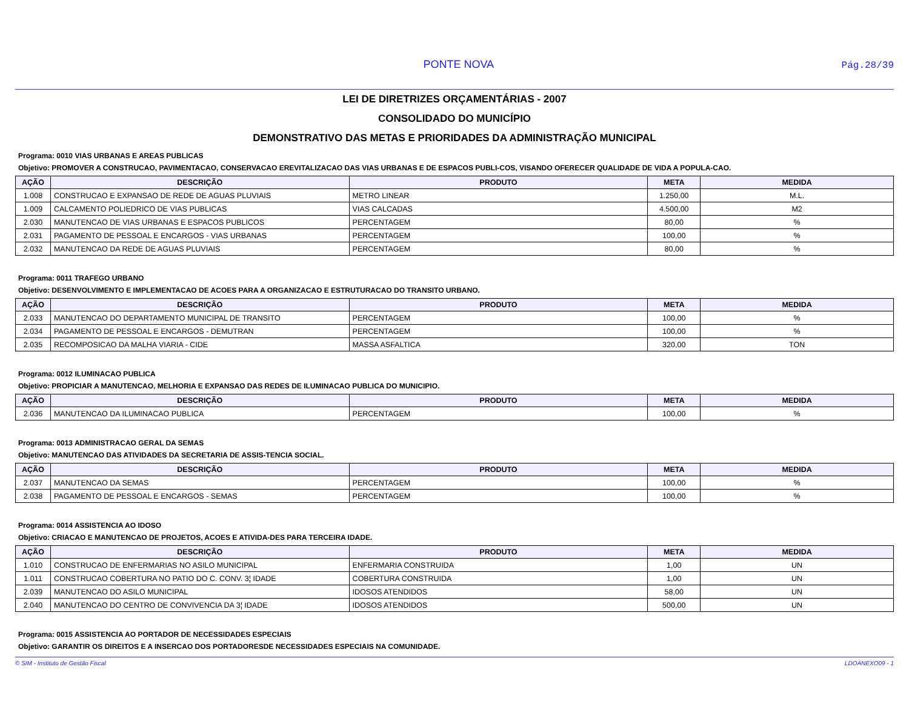PONTE NOVA Pág.28/39
LEI DE DIRETRIZES ORÇAMENTÁRIAS - 2007
CONSOLIDADO DO MUNICÍPIO
DEMONSTRATIVO DAS METAS E PRIORIDADES DA ADMINISTRAÇÃO MUNICIPAL
Programa: 0010 VIAS URBANAS E AREAS PUBLICAS
Objetivo: PROMOVER A CONSTRUCAO, PAVIMENTACAO, CONSERVACAO EREVITALIZACAO DAS VIAS URBANAS E DE ESPACOS PUBLI-COS, VISANDO OFERECER QUALIDADE DE VIDA A POPULA-CAO.
| AÇÃO | DESCRIÇÃO | PRODUTO | META | MEDIDA |
| --- | --- | --- | --- | --- |
| 1.008 | CONSTRUCAO E EXPANSAO DE REDE DE AGUAS PLUVIAIS | METRO LINEAR | 1.250,00 | M.L. |
| 1.009 | CALCAMENTO POLIEDRICO DE VIAS PUBLICAS | VIAS CALCADAS | 4.500,00 | M2 |
| 2.030 | MANUTENCAO DE VIAS URBANAS E ESPACOS PUBLICOS | PERCENTAGEM | 80,00 | % |
| 2.031 | PAGAMENTO DE PESSOAL E ENCARGOS - VIAS URBANAS | PERCENTAGEM | 100,00 | % |
| 2.032 | MANUTENCAO DA REDE DE AGUAS PLUVIAIS | PERCENTAGEM | 80,00 | % |
Programa: 0011 TRAFEGO URBANO
Objetivo: DESENVOLVIMENTO E IMPLEMENTACAO DE ACOES PARA A ORGANIZACAO E ESTRUTURACAO DO TRANSITO URBANO.
| AÇÃO | DESCRIÇÃO | PRODUTO | META | MEDIDA |
| --- | --- | --- | --- | --- |
| 2.033 | MANUTENCAO DO DEPARTAMENTO MUNICIPAL DE TRANSITO | PERCENTAGEM | 100,00 | % |
| 2.034 | PAGAMENTO DE PESSOAL E ENCARGOS - DEMUTRAN | PERCENTAGEM | 100,00 | % |
| 2.035 | RECOMPOSICAO DA MALHA VIARIA - CIDE | MASSA ASFALTICA | 320,00 | TON |
Programa: 0012 ILUMINACAO PUBLICA
Objetivo: PROPICIAR A MANUTENCAO, MELHORIA E EXPANSAO DAS REDES DE ILUMINACAO PUBLICA DO MUNICIPIO.
| AÇÃO | DESCRIÇÃO | PRODUTO | META | MEDIDA |
| --- | --- | --- | --- | --- |
| 2.036 | MANUTENCAO DA ILUMINACAO PUBLICA | PERCENTAGEM | 100,00 | % |
Programa: 0013 ADMINISTRACAO GERAL DA SEMAS
Objetivo: MANUTENCAO DAS ATIVIDADES DA SECRETARIA DE ASSIS-TENCIA SOCIAL.
| AÇÃO | DESCRIÇÃO | PRODUTO | META | MEDIDA |
| --- | --- | --- | --- | --- |
| 2.037 | MANUTENCAO DA SEMAS | PERCENTAGEM | 100,00 | % |
| 2.038 | PAGAMENTO DE PESSOAL E ENCARGOS - SEMAS | PERCENTAGEM | 100,00 | % |
Programa: 0014 ASSISTENCIA AO IDOSO
Objetivo: CRIACAO E MANUTENCAO DE PROJETOS, ACOES E ATIVIDA-DES PARA TERCEIRA IDADE.
| AÇÃO | DESCRIÇÃO | PRODUTO | META | MEDIDA |
| --- | --- | --- | --- | --- |
| 1.010 | CONSTRUCAO DE ENFERMARIAS NO ASILO MUNICIPAL | ENFERMARIA CONSTRUIDA | 1,00 | UN |
| 1.011 | CONSTRUCAO COBERTURA NO PATIO DO C. CONV. 3¦ IDADE | COBERTURA CONSTRUIDA | 1,00 | UN |
| 2.039 | MANUTENCAO DO ASILO MUNICIPAL | IDOSOS ATENDIDOS | 58,00 | UN |
| 2.040 | MANUTENCAO DO CENTRO DE CONVIVENCIA DA 3¦ IDADE | IDOSOS ATENDIDOS | 500,00 | UN |
Programa: 0015 ASSISTENCIA AO PORTADOR DE NECESSIDADES ESPECIAIS
Objetivo: GARANTIR OS DIREITOS E A INSERCAO DOS PORTADORESDE NECESSIDADES ESPECIAIS NA COMUNIDADE.
© SIM - Instituto de Gestão Fiscal LDOANEXO09 - 1